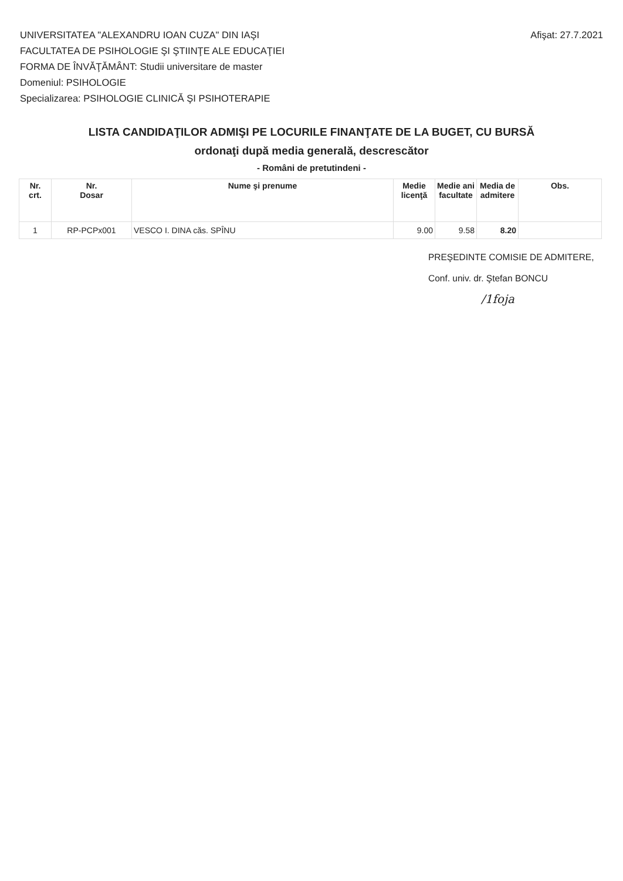UNIVERSITATEA "ALEXANDRU IOAN CUZA" DIN IAŞI
FACULTATEA DE PSIHOLOGIE ŞI ŞTIINŢE ALE EDUCAŢIEI
FORMA DE ÎNVĂŢĂMÂNT: Studii universitare de master
Domeniul: PSIHOLOGIE
Specializarea: PSIHOLOGIE CLINICĂ ŞI PSIHOTERAPIE
Afişat: 27.7.2021
LISTA CANDIDAŢILOR ADMIŞI PE LOCURILE FINANŢATE DE LA BUGET, CU BURSĂ
ordonaţi după media generală, descrescător
- Români de pretutindeni -
| Nr. crt. | Nr. Dosar | Nume şi prenume | Medie licenţă | Medie ani facultate | Media de admitere | Obs. |
| --- | --- | --- | --- | --- | --- | --- |
| 1 | RP-PCPx001 | VESCO I. DINA căs. SPÎNU | 9.00 | 9.58 | 8.20 | |
PREŞEDINTE COMISIE DE ADMITERE,
Conf. univ. dr. Ştefan BONCU
/1foja